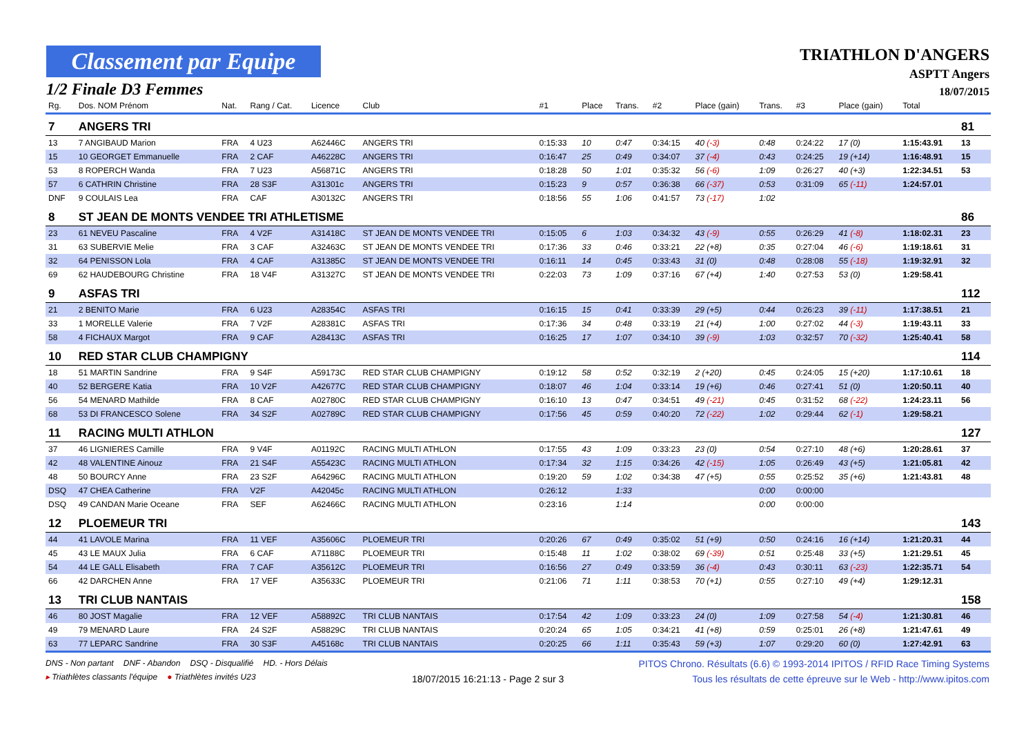Classement par Equipe
1/2 Finale D3 Femmes
TRIATHLON D'ANGERS
ASPTT Angers
18/07/2015
| Rg. | Dos. NOM Prénom | Nat. | Rang / Cat. | Licence | Club | #1 | Place | Trans. | #2 | Place (gain) | Trans. | #3 | Place (gain) | Total | |
| --- | --- | --- | --- | --- | --- | --- | --- | --- | --- | --- | --- | --- | --- | --- | --- |
| 7 | ANGERS TRI | | | | | | | | | | | | | | 81 |
| 13 | 7 ANGIBAUD Marion | FRA | 4 U23 | A62446C | ANGERS TRI | 0:15:33 | 10 | 0:47 | 0:34:15 | 40 (-3) | 0:48 | 0:24:22 | 17 (0) | 1:15:43.91 | 13 |
| 15 | 10 GEORGET Emmanuelle | FRA | 2 CAF | A46228C | ANGERS TRI | 0:16:47 | 25 | 0:49 | 0:34:07 | 37 (-4) | 0:43 | 0:24:25 | 19 (+14) | 1:16:48.91 | 15 |
| 53 | 8 ROPERCH Wanda | FRA | 7 U23 | A56871C | ANGERS TRI | 0:18:28 | 50 | 1:01 | 0:35:32 | 56 (-6) | 1:09 | 0:26:27 | 40 (+3) | 1:22:34.51 | 53 |
| 57 | 6 CATHRIN Christine | FRA | 28 S3F | A31301c | ANGERS TRI | 0:15:23 | 9 | 0:57 | 0:36:38 | 66 (-37) | 0:53 | 0:31:09 | 65 (-11) | 1:24:57.01 | |
| DNF | 9 COULAIS Lea | FRA | CAF | A30132C | ANGERS TRI | 0:18:56 | 55 | 1:06 | 0:41:57 | 73 (-17) | 1:02 | | | | |
| 8 | ST JEAN DE MONTS VENDEE TRI ATHLETISME | | | | | | | | | | | | | | 86 |
| 23 | 61 NEVEU Pascaline | FRA | 4 V2F | A31418C | ST JEAN DE MONTS VENDEE TRI | 0:15:05 | 6 | 1:03 | 0:34:32 | 43 (-9) | 0:55 | 0:26:29 | 41 (-8) | 1:18:02.31 | 23 |
| 31 | 63 SUBERVIE Melie | FRA | 3 CAF | A32463C | ST JEAN DE MONTS VENDEE TRI | 0:17:36 | 33 | 0:46 | 0:33:21 | 22 (+8) | 0:35 | 0:27:04 | 46 (-6) | 1:19:18.61 | 31 |
| 32 | 64 PENISSON Lola | FRA | 4 CAF | A31385C | ST JEAN DE MONTS VENDEE TRI | 0:16:11 | 14 | 0:45 | 0:33:43 | 31 (0) | 0:48 | 0:28:08 | 55 (-18) | 1:19:32.91 | 32 |
| 69 | 62 HAUDEBOURG Christine | FRA | 18 V4F | A31327C | ST JEAN DE MONTS VENDEE TRI | 0:22:03 | 73 | 1:09 | 0:37:16 | 67 (+4) | 1:40 | 0:27:53 | 53 (0) | 1:29:58.41 | |
| 9 | ASFAS TRI | | | | | | | | | | | | | | 112 |
| 21 | 2 BENITO Marie | FRA | 6 U23 | A28354C | ASFAS TRI | 0:16:15 | 15 | 0:41 | 0:33:39 | 29 (+5) | 0:44 | 0:26:23 | 39 (-11) | 1:17:38.51 | 21 |
| 33 | 1 MORELLE Valerie | FRA | 7 V2F | A28381C | ASFAS TRI | 0:17:36 | 34 | 0:48 | 0:33:19 | 21 (+4) | 1:00 | 0:27:02 | 44 (-3) | 1:19:43.11 | 33 |
| 58 | 4 FICHAUX Margot | FRA | 9 CAF | A28413C | ASFAS TRI | 0:16:25 | 17 | 1:07 | 0:34:10 | 39 (-9) | 1:03 | 0:32:57 | 70 (-32) | 1:25:40.41 | 58 |
| 10 | RED STAR CLUB CHAMPIGNY | | | | | | | | | | | | | | 114 |
| 18 | 51 MARTIN Sandrine | FRA | 9 S4F | A59173C | RED STAR CLUB CHAMPIGNY | 0:19:12 | 58 | 0:52 | 0:32:19 | 2 (+20) | 0:45 | 0:24:05 | 15 (+20) | 1:17:10.61 | 18 |
| 40 | 52 BERGERE Katia | FRA | 10 V2F | A42677C | RED STAR CLUB CHAMPIGNY | 0:18:07 | 46 | 1:04 | 0:33:14 | 19 (+6) | 0:46 | 0:27:41 | 51 (0) | 1:20:50.11 | 40 |
| 56 | 54 MENARD Mathilde | FRA | 8 CAF | A02780C | RED STAR CLUB CHAMPIGNY | 0:16:10 | 13 | 0:47 | 0:34:51 | 49 (-21) | 0:45 | 0:31:52 | 68 (-22) | 1:24:23.11 | 56 |
| 68 | 53 DI FRANCESCO Solene | FRA | 34 S2F | A02789C | RED STAR CLUB CHAMPIGNY | 0:17:56 | 45 | 0:59 | 0:40:20 | 72 (-22) | 1:02 | 0:29:44 | 62 (-1) | 1:29:58.21 | |
| 11 | RACING MULTI ATHLON | | | | | | | | | | | | | | 127 |
| 37 | 46 LIGNIERES Camille | FRA | 9 V4F | A01192C | RACING MULTI ATHLON | 0:17:55 | 43 | 1:09 | 0:33:23 | 23 (0) | 0:54 | 0:27:10 | 48 (+6) | 1:20:28.61 | 37 |
| 42 | 48 VALENTINE Ainouz | FRA | 21 S4F | A55423C | RACING MULTI ATHLON | 0:17:34 | 32 | 1:15 | 0:34:26 | 42 (-15) | 1:05 | 0:26:49 | 43 (+5) | 1:21:05.81 | 42 |
| 48 | 50 BOURCY Anne | FRA | 23 S2F | A64296C | RACING MULTI ATHLON | 0:19:20 | 59 | 1:02 | 0:34:38 | 47 (+5) | 0:55 | 0:25:52 | 35 (+6) | 1:21:43.81 | 48 |
| DSQ | 47 CHEA Catherine | FRA | V2F | A42045c | RACING MULTI ATHLON | 0:26:12 | | 1:33 | | | 0:00 | 0:00:00 | | | |
| DSQ | 49 CANDAN Marie Oceane | FRA | SEF | A62466C | RACING MULTI ATHLON | 0:23:16 | | 1:14 | | | 0:00 | 0:00:00 | | | |
| 12 | PLOEMEUR TRI | | | | | | | | | | | | | | 143 |
| 44 | 41 LAVOLE Marina | FRA | 11 VEF | A35606C | PLOEMEUR TRI | 0:20:26 | 67 | 0:49 | 0:35:02 | 51 (+9) | 0:50 | 0:24:16 | 16 (+14) | 1:21:20.31 | 44 |
| 45 | 43 LE MAUX Julia | FRA | 6 CAF | A71188C | PLOEMEUR TRI | 0:15:48 | 11 | 1:02 | 0:38:02 | 69 (-39) | 0:51 | 0:25:48 | 33 (+5) | 1:21:29.51 | 45 |
| 54 | 44 LE GALL Elisabeth | FRA | 7 CAF | A35612C | PLOEMEUR TRI | 0:16:56 | 27 | 0:49 | 0:33:59 | 36 (-4) | 0:43 | 0:30:11 | 63 (-23) | 1:22:35.71 | 54 |
| 66 | 42 DARCHEN Anne | FRA | 17 VEF | A35633C | PLOEMEUR TRI | 0:21:06 | 71 | 1:11 | 0:38:53 | 70 (+1) | 0:55 | 0:27:10 | 49 (+4) | 1:29:12.31 | |
| 13 | TRI CLUB NANTAIS | | | | | | | | | | | | | | 158 |
| 46 | 80 JOST Magalie | FRA | 12 VEF | A58892C | TRI CLUB NANTAIS | 0:17:54 | 42 | 1:09 | 0:33:23 | 24 (0) | 1:09 | 0:27:58 | 54 (-4) | 1:21:30.81 | 46 |
| 49 | 79 MENARD Laure | FRA | 24 S2F | A58829C | TRI CLUB NANTAIS | 0:20:24 | 65 | 1:05 | 0:34:21 | 41 (+8) | 0:59 | 0:25:01 | 26 (+8) | 1:21:47.61 | 49 |
| 63 | 77 LEPARC Sandrine | FRA | 30 S3F | A45168c | TRI CLUB NANTAIS | 0:20:25 | 66 | 1:11 | 0:35:43 | 59 (+3) | 1:07 | 0:29:20 | 60 (0) | 1:27:42.91 | 63 |
DNS - Non partant DNF - Abandon DSQ - Disqualifié HD. - Hors Délais
▸ Triathlètes classants l'équipe ● Triathlètes invités U23
18/07/2015 16:21:13 - Page 2 sur 3
PITOS Chrono. Résultats (6.6) © 1993-2014 IPITOS / RFID Race Timing Systems
Tous les résultats de cette épreuve sur le Web - http://www.ipitos.com